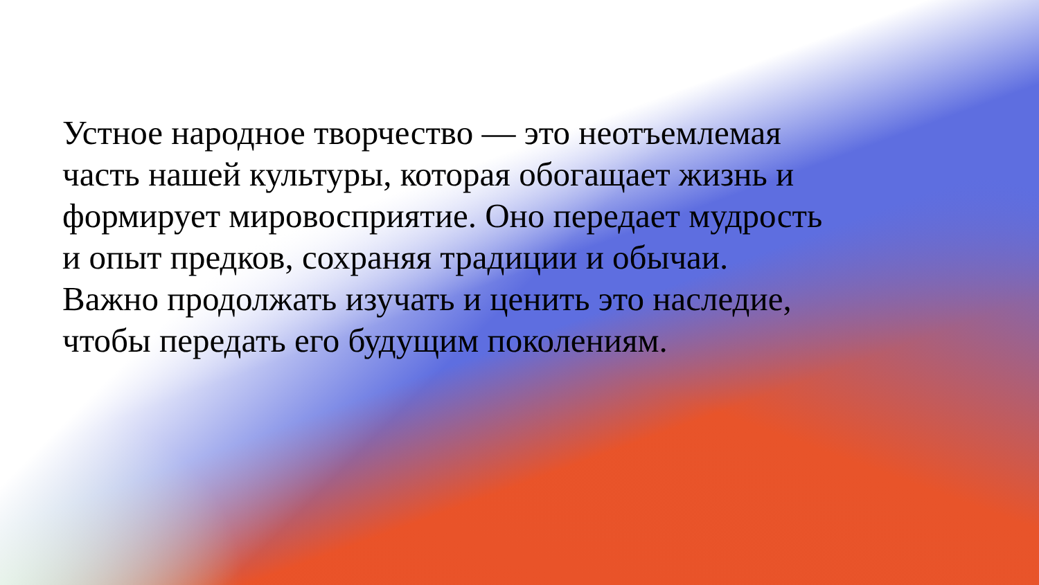Устное народное творчество — это неотъемлемая часть нашей культуры, которая обогащает жизнь и формирует мировосприятие. Оно передает мудрость и опыт предков, сохраняя традиции и обычаи. Важно продолжать изучать и ценить это наследие, чтобы передать его будущим поколениям.